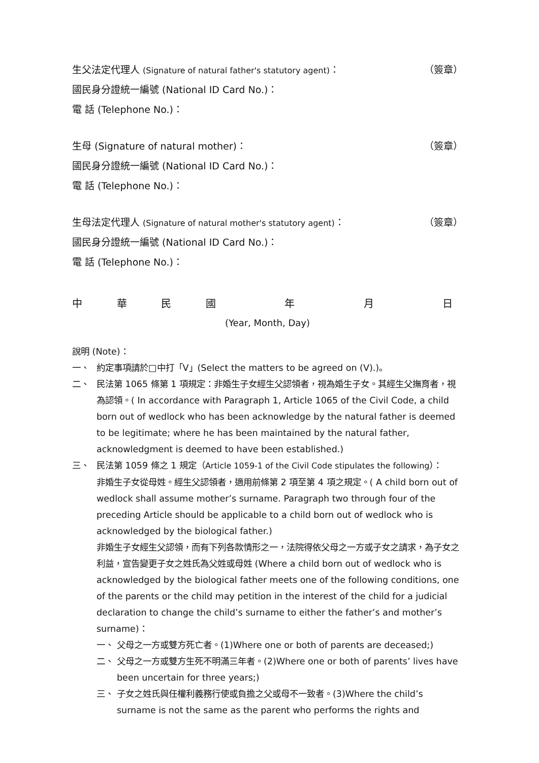生父法定代理人 (Signature of natural father's statutory agent)： （簽章）
國民身分證統一編號 (National ID Card No.)：
電 話 (Telephone No.)：
生母 (Signature of natural mother)： （簽章）
國民身分證統一編號 (National ID Card No.)：
電 話 (Telephone No.)：
生母法定代理人 (Signature of natural mother's statutory agent)： （簽章）
國民身分證統一編號 (National ID Card No.)：
電 話 (Telephone No.)：
中華民國 年 月 日
(Year, Month, Day)
說明 (Note)：
一、 約定事項請於□中打「V」(Select the matters to be agreed on (V).)。
二、 民法第 1065 條第 1 項規定：非婚生子女經生父認領者，視為婚生子女。其經生父撫育者，視為認領。( In accordance with Paragraph 1, Article 1065 of the Civil Code, a child born out of wedlock who has been acknowledge by the natural father is deemed to be legitimate; where he has been maintained by the natural father, acknowledgment is deemed to have been established.)
三、 民法第 1059 條之 1 規定（Article 1059-1 of the Civil Code stipulates the following）：
非婚生子女從母姓。經生父認領者，適用前條第 2 項至第 4 項之規定。( A child born out of wedlock shall assume mother’s surname. Paragraph two through four of the preceding Article should be applicable to a child born out of wedlock who is acknowledged by the biological father.)
非婚生子女經生父認領，而有下列各款情形之一，法院得依父母之一方或子女之請求，為子女之利益，宣告變更子女之姓氏為父姓或母姓 (Where a child born out of wedlock who is acknowledged by the biological father meets one of the following conditions, one of the parents or the child may petition in the interest of the child for a judicial declaration to change the child’s surname to either the father’s and mother’s surname)：
一、 父母之一方或雙方死亡者。(1)Where one or both of parents are deceased;)
二、 父母之一方或雙方生死不明滿三年者。(2)Where one or both of parents’ lives have been uncertain for three years;)
三、 子女之姓氏與任權利義務行使或負擔之父或母不一致者。(3)Where the child’s surname is not the same as the parent who performs the rights and